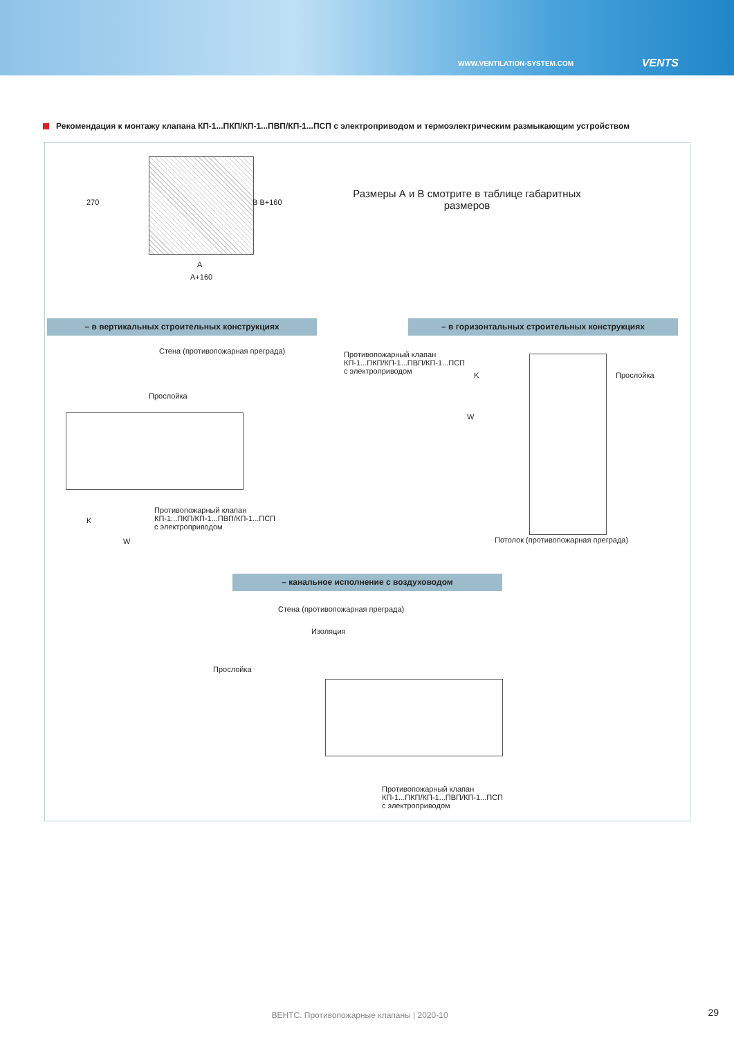WWW.VENTILATION-SYSTEM.COM VENTS
Рекомендация к монтажу клапана КП-1...ПКП/КП-1...ПВП/КП-1...ПСП с электроприводом и термоэлектрическим размыкающим устройством
A
A+160
270 B B+160
Размеры А и В смотрите в таблице габаритных размеров
– в вертикальных строительных конструкциях – в горизонтальных строительных конструкциях
Стена (противопожарная преграда)
Прослойка
Противопожарный клапан
КП-1...ПКП/КП-1...ПВП/КП-1...ПСП
с электроприводом
K
W
Противопожарный клапан
КП-1...ПКП/КП-1...ПВП/КП-1...ПСП
с электроприводом
Прослойка
K
W
Потолок (противопожарная преграда)
– канальное исполнение с воздуховодом
Стена (противопожарная преграда)
Изоляция
Прослойка
Противопожарный клапан
КП-1...ПКП/КП-1...ПВП/КП-1...ПСП
с электроприводом
ВЕНТС. Противопожарные клапаны | 2020-10 29